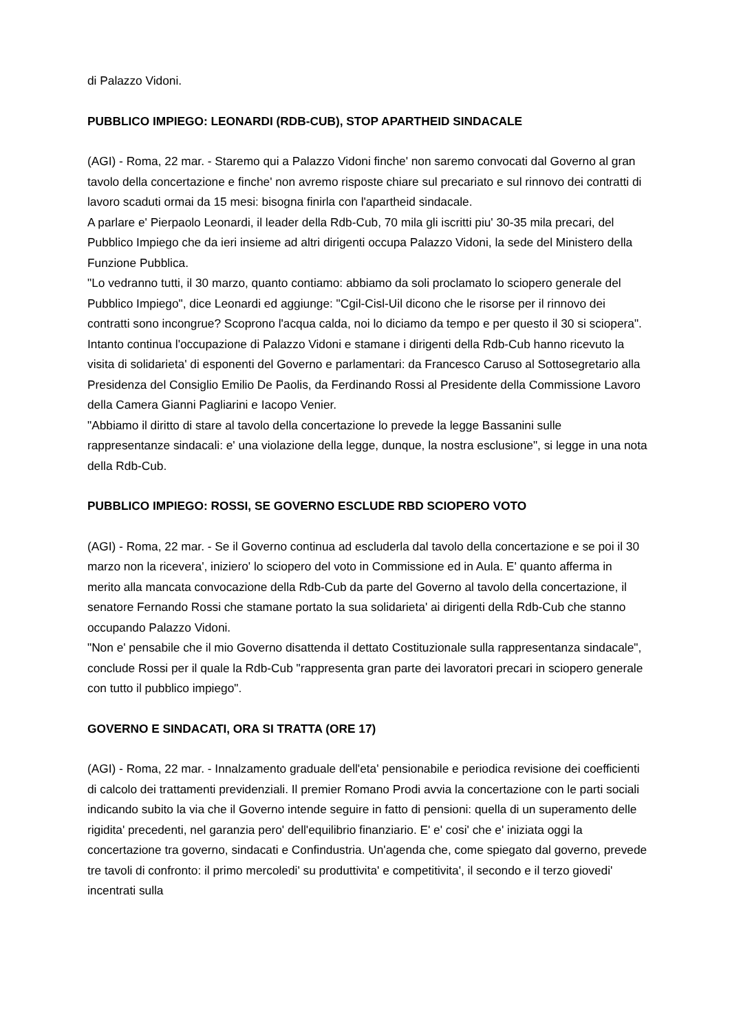di Palazzo Vidoni.
PUBBLICO IMPIEGO: LEONARDI (RDB-CUB), STOP APARTHEID SINDACALE
(AGI) - Roma, 22 mar. - Staremo qui a Palazzo Vidoni finche' non saremo convocati dal Governo al gran tavolo della concertazione e finche' non avremo risposte chiare sul precariato e sul rinnovo dei contratti di lavoro scaduti ormai da 15 mesi: bisogna finirla con l'apartheid sindacale.
A parlare e' Pierpaolo Leonardi, il leader della Rdb-Cub, 70 mila gli iscritti piu' 30-35 mila precari, del Pubblico Impiego che da ieri insieme ad altri dirigenti occupa Palazzo Vidoni, la sede del Ministero della Funzione Pubblica.
"Lo vedranno tutti, il 30 marzo, quanto contiamo: abbiamo da soli proclamato lo sciopero generale del Pubblico Impiego", dice Leonardi ed aggiunge: "Cgil-Cisl-Uil dicono che le risorse per il rinnovo dei contratti sono incongrue? Scoprono l'acqua calda, noi lo diciamo da tempo e per questo il 30 si sciopera".
Intanto continua l'occupazione di Palazzo Vidoni e stamane i dirigenti della Rdb-Cub hanno ricevuto la visita di solidarieta' di esponenti del Governo e parlamentari: da Francesco Caruso al Sottosegretario alla Presidenza del Consiglio Emilio De Paolis, da Ferdinando Rossi al Presidente della Commissione Lavoro della Camera Gianni Pagliarini e Iacopo Venier.
"Abbiamo il diritto di stare al tavolo della concertazione lo prevede la legge Bassanini sulle rappresentanze sindacali: e' una violazione della legge, dunque, la nostra esclusione", si legge in una nota della Rdb-Cub.
PUBBLICO IMPIEGO: ROSSI, SE GOVERNO ESCLUDE RBD SCIOPERO VOTO
(AGI) - Roma, 22 mar. - Se il Governo continua ad escluderla dal tavolo della concertazione e se poi il 30 marzo non la ricevera', iniziero' lo sciopero del voto in Commissione ed in Aula. E' quanto afferma in merito alla mancata convocazione della Rdb-Cub da parte del Governo al tavolo della concertazione, il senatore Fernando Rossi che stamane portato la sua solidarieta' ai dirigenti della Rdb-Cub che stanno occupando Palazzo Vidoni.
"Non e' pensabile che il mio Governo disattenda il dettato Costituzionale sulla rappresentanza sindacale", conclude Rossi per il quale la Rdb-Cub "rappresenta gran parte dei lavoratori precari in sciopero generale con tutto il pubblico impiego".
GOVERNO E SINDACATI, ORA SI TRATTA (ORE 17)
(AGI) - Roma, 22 mar. - Innalzamento graduale dell'eta' pensionabile e periodica revisione dei coefficienti di calcolo dei trattamenti previdenziali. Il premier Romano Prodi avvia la concertazione con le parti sociali indicando subito la via che il Governo intende seguire in fatto di pensioni: quella di un superamento delle rigidita' precedenti, nel garanzia pero' dell'equilibrio finanziario. E' e' cosi' che e' iniziata oggi la concertazione tra governo, sindacati e Confindustria. Un'agenda che, come spiegato dal governo, prevede tre tavoli di confronto: il primo mercoledi' su produttivita' e competitivita', il secondo e il terzo giovedi' incentrati sulla